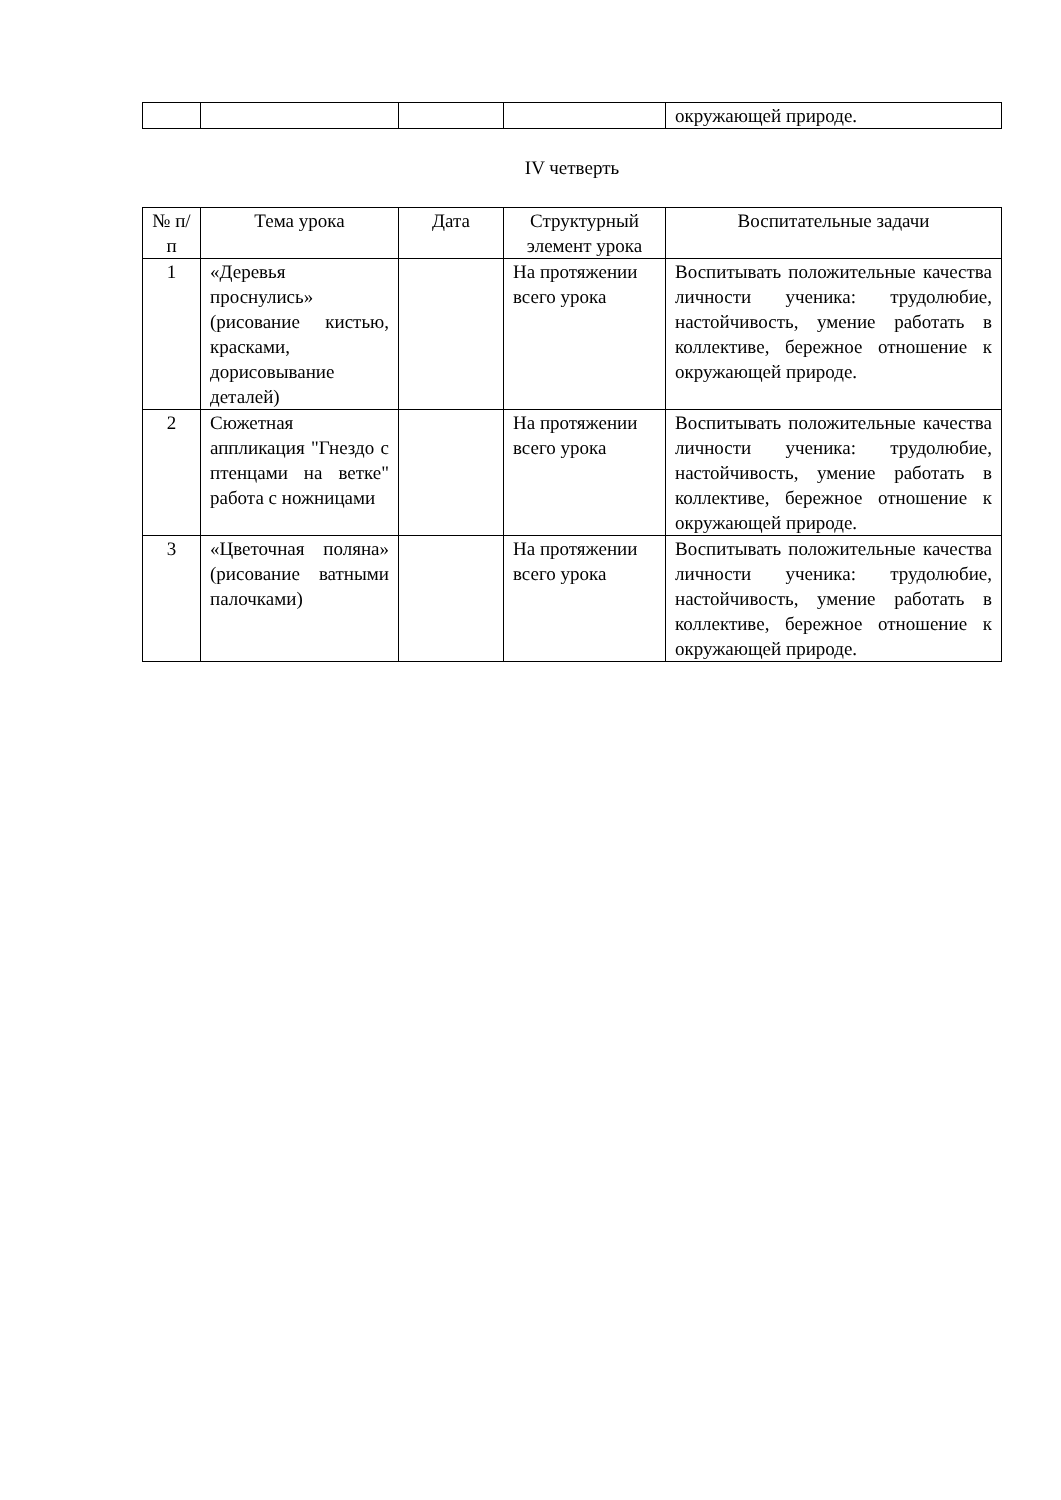| | | | | окружающей природе. |
IV четверть
| № п/п | Тема урока | Дата | Структурный элемент урока | Воспитательные задачи |
| --- | --- | --- | --- | --- |
| 1 | «Деревья проснулись» (рисование кистью, красками, дорисовывание деталей) | | На протяжении всего урока | Воспитывать положительные качества личности ученика: трудолюбие, настойчивость, умение работать в коллективе, бережное отношение к окружающей природе. |
| 2 | Сюжетная аппликация "Гнездо с птенцами на ветке" работа с ножницами | | На протяжении всего урока | Воспитывать положительные качества личности ученика: трудолюбие, настойчивость, умение работать в коллективе, бережное отношение к окружающей природе. |
| 3 | «Цветочная поляна» (рисование ватными палочками) | | На протяжении всего урока | Воспитывать положительные качества личности ученика: трудолюбие, настойчивость, умение работать в коллективе, бережное отношение к окружающей природе. |